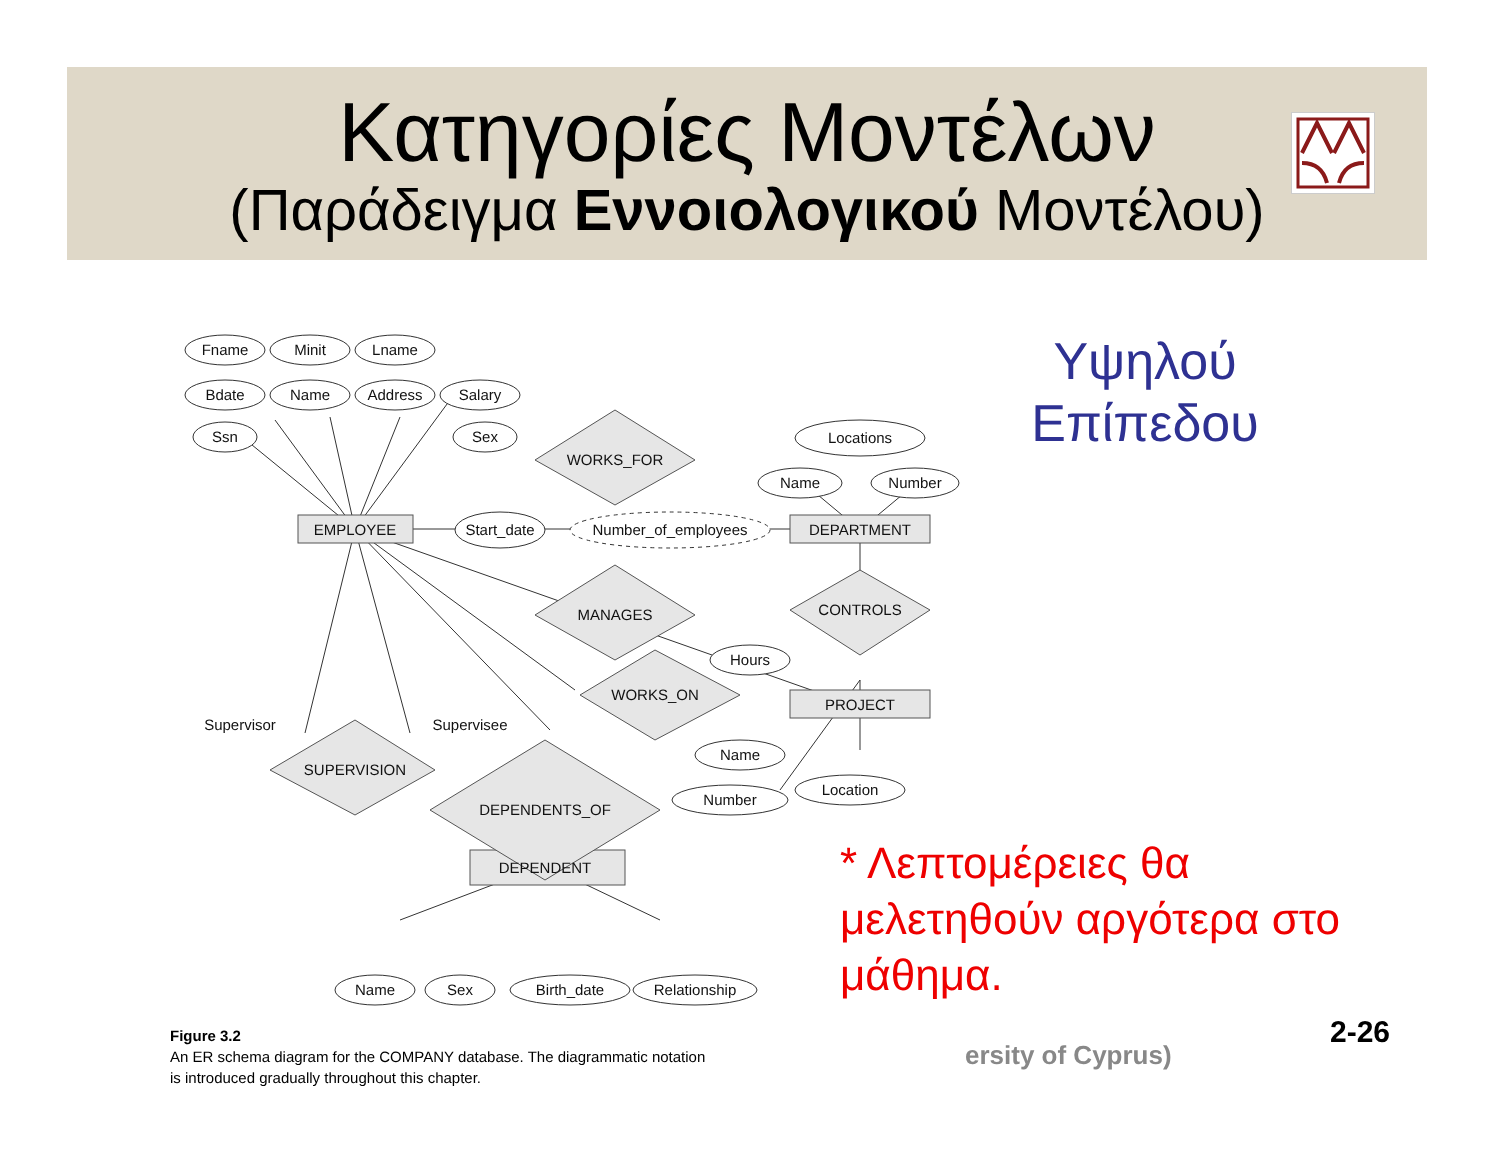Κατηγορίες Μοντέλων
(Παράδειγμα Εννοιολογικού Μοντέλου)
Fname
Minit
Lname
Bdate
Name
Address
Salary
Ssn
Sex
WORKS_FOR
Locations
Name
Number
EMPLOYEE
Start_date
Number_of_employees
DEPARTMENT
MANAGES
CONTROLS
Hours
WORKS_ON
PROJECT
Supervisor
Supervisee
SUPERVISION
Name
Number
Location
DEPENDENTS_OF
DEPENDENT
Name
Sex
Birth_date
Relationship
Figure 3.2
An ER schema diagram for the COMPANY database. The diagrammatic notation
is introduced gradually throughout this chapter.
Υψηλού Επίπεδου
* Λεπτομέρειες θα μελετηθούν αργότερα στο μάθημα.
ersity of Cyprus)
2-26